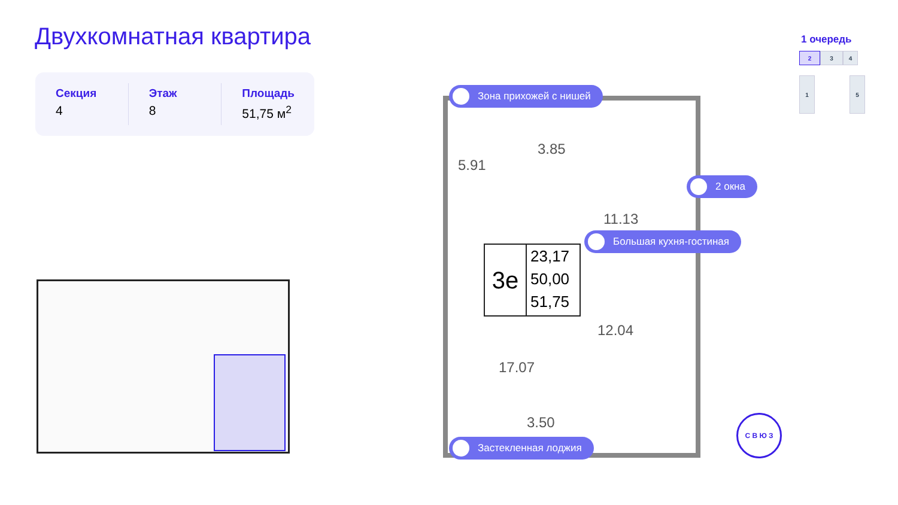Двухкомнатная квартира
Секция
4
Этаж
8
Площадь
51,75 м<sup>2</sup>
1 очередь
2 3 4
1 5
5.91
3.85
11.13
12.04
17.07
3.50
3е
23,17
50,00
51,75
Зона прихожей с нишей
2 окна
Большая кухня-гостиная
Застекленная лоджия
С В Ю З